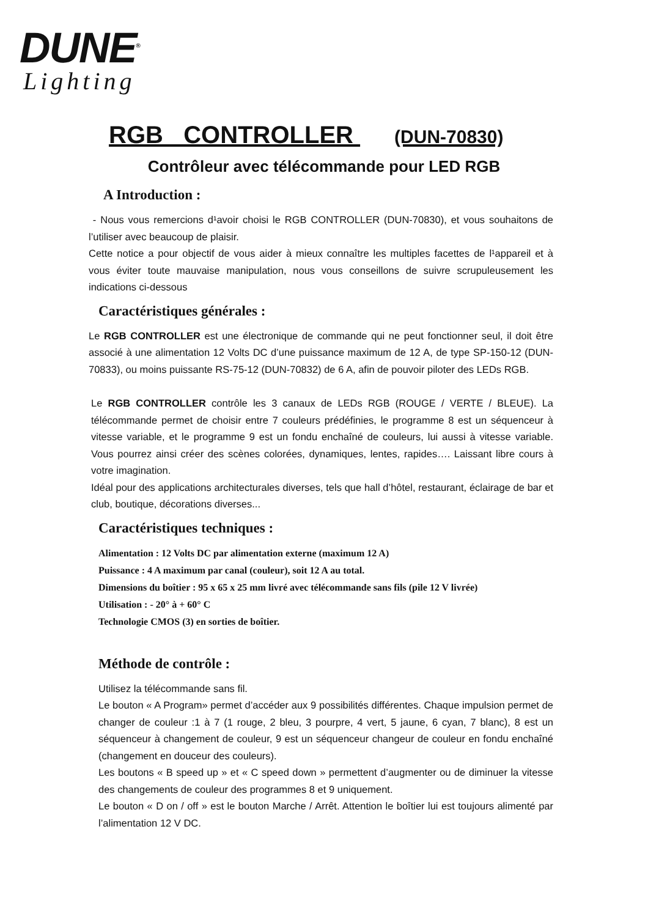DUNE<sup>®</sup>
Lighting
RGB CONTROLLER (DUN-70830)
Contrôleur avec télécommande pour LED RGB
A Introduction :
- Nous vous remercions d¹avoir choisi le RGB CONTROLLER (DUN-70830), et vous souhaitons de l’utiliser avec beaucoup de plaisir.
Cette notice a pour objectif de vous aider à mieux connaître les multiples facettes de l¹appareil et à vous éviter toute mauvaise manipulation, nous vous conseillons de suivre scrupuleusement les indications ci-dessous
Caractéristiques générales :
Le RGB CONTROLLER est une électronique de commande qui ne peut fonctionner seul, il doit être associé à une alimentation 12 Volts DC d’une puissance maximum de 12 A, de type SP-150-12 (DUN-70833), ou moins puissante RS-75-12 (DUN-70832) de 6 A, afin de pouvoir piloter des LEDs RGB.
Le RGB CONTROLLER contrôle les 3 canaux de LEDs RGB (ROUGE / VERTE / BLEUE). La télécommande permet de choisir entre 7 couleurs prédéfinies, le programme 8 est un séquenceur à vitesse variable, et le programme 9 est un fondu enchaîné de couleurs, lui aussi à vitesse variable. Vous pourrez ainsi créer des scènes colorées, dynamiques, lentes, rapides…. Laissant libre cours à votre imagination.
Idéal pour des applications architecturales diverses, tels que hall d’hôtel, restaurant, éclairage de bar et club, boutique, décorations diverses...
Caractéristiques techniques :
Alimentation : 12 Volts DC par alimentation externe (maximum 12 A)
Puissance : 4 A maximum par canal (couleur), soit 12 A au total.
Dimensions du boîtier : 95 x 65 x 25 mm livré avec télécommande sans fils (pile 12 V livrée)
Utilisation : - 20° à + 60° C
Technologie CMOS (3) en sorties de boîtier.
Méthode de contrôle :
Utilisez la télécommande sans fil.
Le bouton « A Program» permet d’accéder aux 9 possibilités différentes. Chaque impulsion permet de changer de couleur :1 à 7 (1 rouge, 2 bleu, 3 pourpre, 4 vert, 5 jaune, 6 cyan, 7 blanc), 8 est un séquenceur à changement de couleur, 9 est un séquenceur changeur de couleur en fondu enchaîné (changement en douceur des couleurs).
Les boutons « B speed up » et « C speed down » permettent d’augmenter ou de diminuer la vitesse des changements de couleur des programmes 8 et 9 uniquement.
Le bouton « D on / off » est le bouton Marche / Arrêt. Attention le boîtier lui est toujours alimenté par l’alimentation 12 V DC.